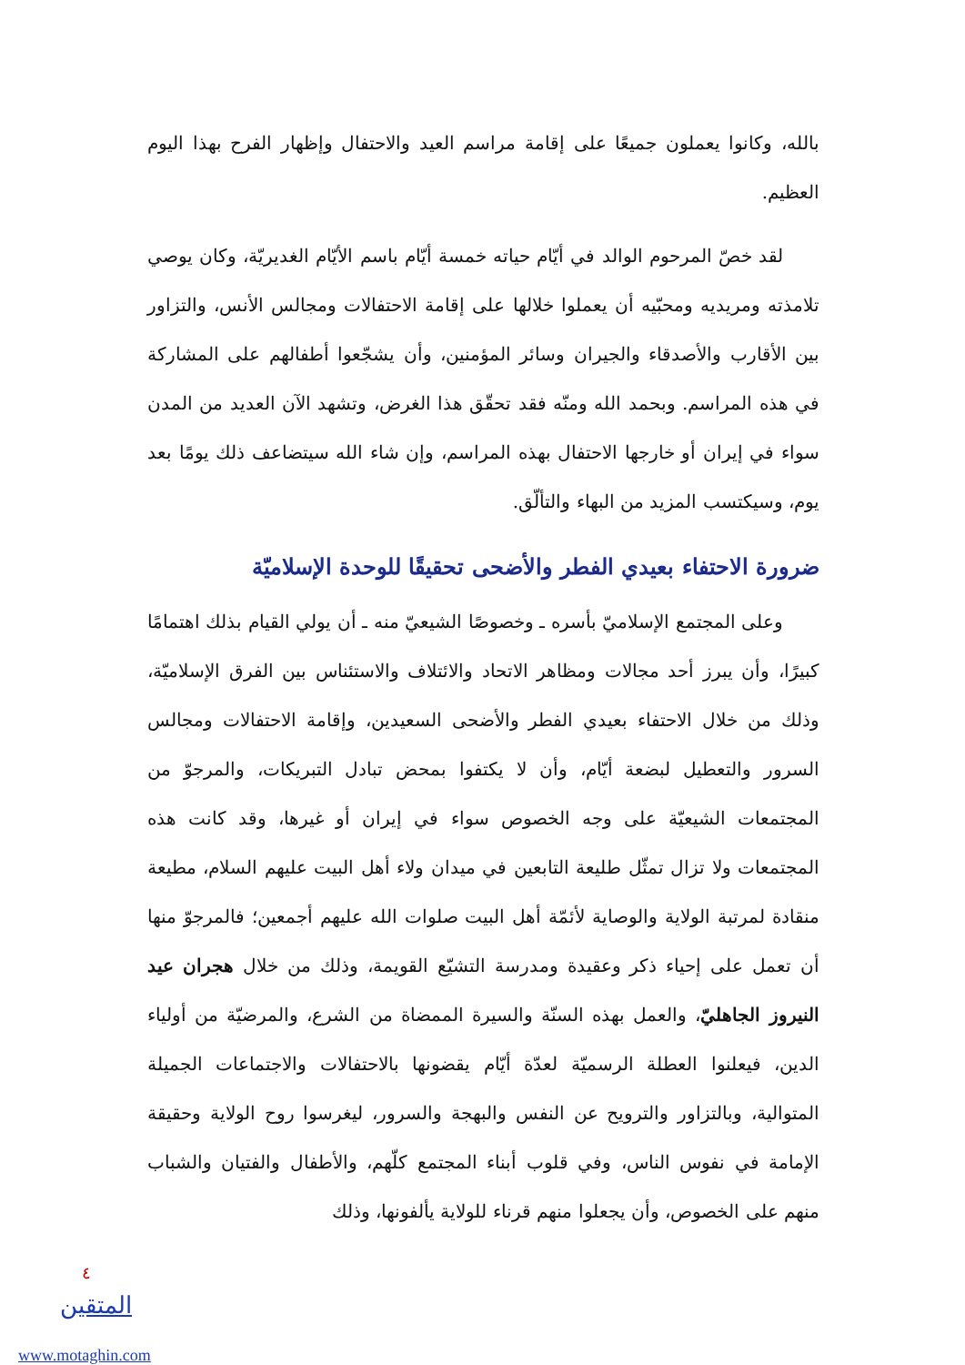بالله، وكانوا يعملون جميعًا على إقامة مراسم العيد والاحتفال وإظهار الفرح بهذا اليوم العظيم.
لقد خصّ المرحوم الوالد في أيّام حياته خمسة أيّام باسم الأيّام الغديريّة، وكان يوصي تلامذته ومريديه ومحبّيه أن يعملوا خلالها على إقامة الاحتفالات ومجالس الأنس، والتزاور بين الأقارب والأصدقاء والجيران وسائر المؤمنين، وأن يشجّعوا أطفالهم على المشاركة في هذه المراسم. وبحمد الله ومنّه فقد تحقّق هذا الغرض، وتشهد الآن العديد من المدن سواء في إيران أو خارجها الاحتفال بهذه المراسم، وإن شاء الله سيتضاعف ذلك يومًا بعد يوم، وسيكتسب المزيد من البهاء والتألّق.
ضرورة الاحتفاء بعيدي الفطر والأضحى تحقيقًا للوحدة الإسلاميّة
وعلى المجتمع الإسلاميّ بأسره ـ وخصوصًا الشيعيّ منه ـ أن يولي القيام بذلك اهتمامًا كبيرًا، وأن يبرز أحد مجالات ومظاهر الاتحاد والائتلاف والاستئناس بين الفرق الإسلاميّة، وذلك من خلال الاحتفاء بعيدي الفطر والأضحى السعيدين، وإقامة الاحتفالات ومجالس السرور والتعطيل لبضعة أيّام، وأن لا يكتفوا بمحض تبادل التبريكات، والمرجوّ من المجتمعات الشيعيّة على وجه الخصوص سواء في إيران أو غيرها، وقد كانت هذه المجتمعات ولا تزال تمثّل طليعة التابعين في ميدان ولاء أهل البيت عليهم السلام، مطيعة منقادة لمرتبة الولاية والوصاية لأئمّة أهل البيت صلوات الله عليهم أجمعين؛ فالمرجوّ منها أن تعمل على إحياء ذكر وعقيدة ومدرسة التشيّع القويمة، وذلك من خلال هجران عيد النيروز الجاهليّ، والعمل بهذه السنّة والسيرة الممضاة من الشرع، والمرضيّة من أولياء الدين، فيعلنوا العطلة الرسميّة لعدّة أيّام يقضونها بالاحتفالات والاجتماعات الجميلة المتوالية، وبالتزاور والترويح عن النفس والبهجة والسرور، ليغرسوا روح الولاية وحقيقة الإمامة في نفوس الناس، وفي قلوب أبناء المجتمع كلّهم، والأطفال والفتيان والشباب منهم على الخصوص، وأن يجعلوا منهم قرناء للولاية يألفونها، وذلك
٤
المتقين
www.motaghin.com